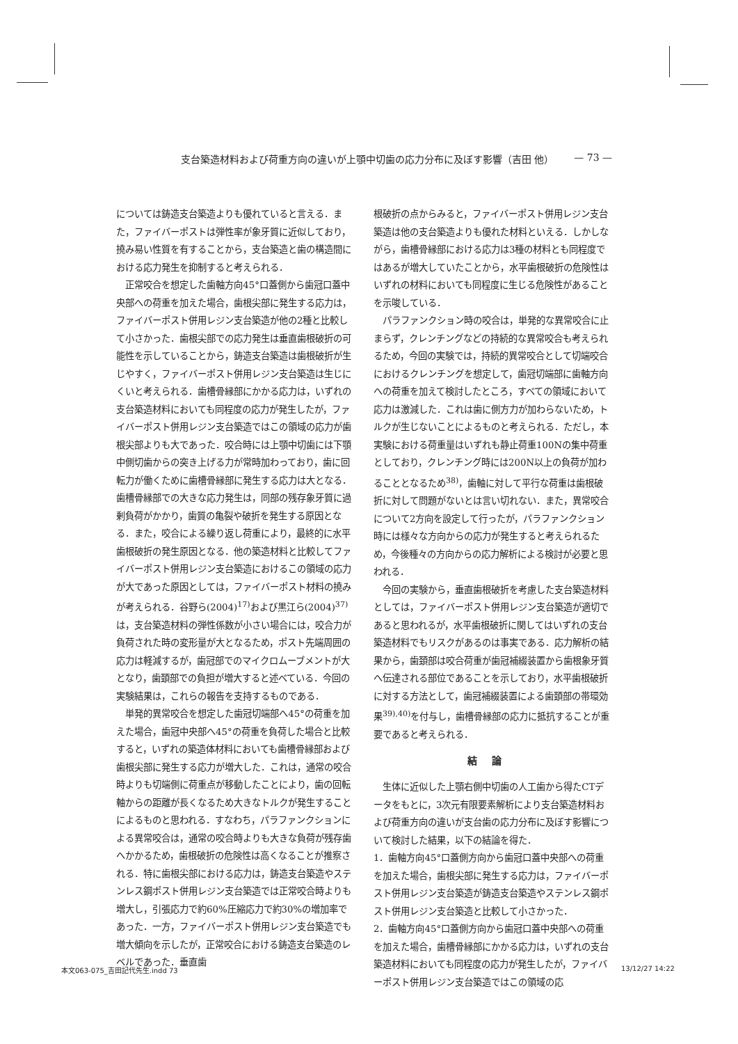支台築造材料および荷重方向の違いが上顎中切歯の応力分布に及ぼす影響（吉田 他） — 73 —
については鋳造支台築造よりも優れていると言える．また，ファイバーポストは弾性率が象牙質に近似しており，撓み易い性質を有することから，支台築造と歯の構造間における応力発生を抑制すると考えられる．
正常咬合を想定した歯軸方向45°口蓋側から歯冠口蓋中央部への荷重を加えた場合，歯根尖部に発生する応力は，ファイバーポスト併用レジン支台築造が他の2種と比較して小さかった．歯根尖部での応力発生は垂直歯根破折の可能性を示していることから，鋳造支台築造は歯根破折が生じやすく，ファイバーポスト併用レジン支台築造は生じにくいと考えられる．歯槽骨縁部にかかる応力は，いずれの支台築造材料においても同程度の応力が発生したが，ファイバーポスト併用レジン支台築造ではこの領域の応力が歯根尖部よりも大であった．咬合時には上顎中切歯には下顎中側切歯からの突き上げる力が常時加わっており，歯に回転力が働くために歯槽骨縁部に発生する応力は大となる．歯槽骨縁部での大きな応力発生は，同部の残存象牙質に過剰負荷がかかり，歯質の亀裂や破折を発生する原因となる．また，咬合による繰り返し荷重により，最終的に水平歯根破折の発生原因となる．他の築造材料と比較してファイバーポスト併用レジン支台築造におけるこの領域の応力が大であった原因としては，ファイバーポスト材料の撓みが考えられる．谷野ら(2004)<sup>17)</sup>および黒江ら(2004)<sup>37)</sup>は，支台築造材料の弾性係数が小さい場合には，咬合力が負荷された時の変形量が大となるため，ポスト先端周囲の応力は軽減するが，歯冠部でのマイクロムーブメントが大となり，歯頚部での負担が増大すると述べている．今回の実験結果は，これらの報告を支持するものである．
単発的異常咬合を想定した歯冠切端部へ45°の荷重を加えた場合，歯冠中央部へ45°の荷重を負荷した場合と比較すると，いずれの築造体材料においても歯槽骨縁部および歯根尖部に発生する応力が増大した．これは，通常の咬合時よりも切端側に荷重点が移動したことにより，歯の回転軸からの距離が長くなるため大きなトルクが発生することによるものと思われる．すなわち，パラファンクションによる異常咬合は，通常の咬合時よりも大きな負荷が残存歯へかかるため，歯根破折の危険性は高くなることが推察される．特に歯根尖部における応力は，鋳造支台築造やステンレス鋼ポスト併用レジン支台築造では正常咬合時よりも増大し，引張応力で約60%圧縮応力で約30%の増加率であった．一方，ファイバーポスト併用レジン支台築造でも増大傾向を示したが，正常咬合における鋳造支台築造のレベルであった．垂直歯
根破折の点からみると，ファイバーポスト併用レジン支台築造は他の支台築造よりも優れた材料といえる．しかしながら，歯槽骨縁部における応力は3種の材料とも同程度ではあるが増大していたことから，水平歯根破折の危険性はいずれの材料においても同程度に生じる危険性があることを示唆している．
パラファンクション時の咬合は，単発的な異常咬合に止まらず，クレンチングなどの持続的な異常咬合も考えられるため，今回の実験では，持続的異常咬合として切端咬合におけるクレンチングを想定して，歯冠切端部に歯軸方向への荷重を加えて検討したところ，すべての領域において応力は激減した．これは歯に側方力が加わらないため，トルクが生じないことによるものと考えられる．ただし，本実験における荷重量はいずれも静止荷重100Nの集中荷重としており，クレンチング時には200N以上の負荷が加わることとなるため<sup>38)</sup>，歯軸に対して平行な荷重は歯根破折に対して問題がないとは言い切れない．また，異常咬合について2方向を設定して行ったが，パラファンクション時には様々な方向からの応力が発生すると考えられるため，今後種々の方向からの応力解析による検討が必要と思われる．
今回の実験から，垂直歯根破折を考慮した支台築造材料としては，ファイバーポスト併用レジン支台築造が適切であると思われるが，水平歯根破折に関してはいずれの支台築造材料でもリスクがあるのは事実である．応力解析の結果から，歯頚部は咬合荷重が歯冠補綴装置から歯根象牙質へ伝達される部位であることを示しており，水平歯根破折に対する方法として，歯冠補綴装置による歯頚部の帯環効果<sup>39),40)</sup>を付与し，歯槽骨縁部の応力に抵抗することが重要であると考えられる．
結論
生体に近似した上顎右側中切歯の人工歯から得たCTデータをもとに，3次元有限要素解析により支台築造材料および荷重方向の違いが支台歯の応力分布に及ぼす影響について検討した結果，以下の結論を得た．
1．歯軸方向45°口蓋側方向から歯冠口蓋中央部への荷重を加えた場合，歯根尖部に発生する応力は，ファイバーポスト併用レジン支台築造が鋳造支台築造やステンレス鋼ポスト併用レジン支台築造と比較して小さかった．
2．歯軸方向45°口蓋側方向から歯冠口蓋中央部への荷重を加えた場合，歯槽骨縁部にかかる応力は，いずれの支台築造材料においても同程度の応力が発生したが，ファイバーポスト併用レジン支台築造ではこの領域の応
本文063-075_吉田記代先生.indd 73 13/12/27 14:22